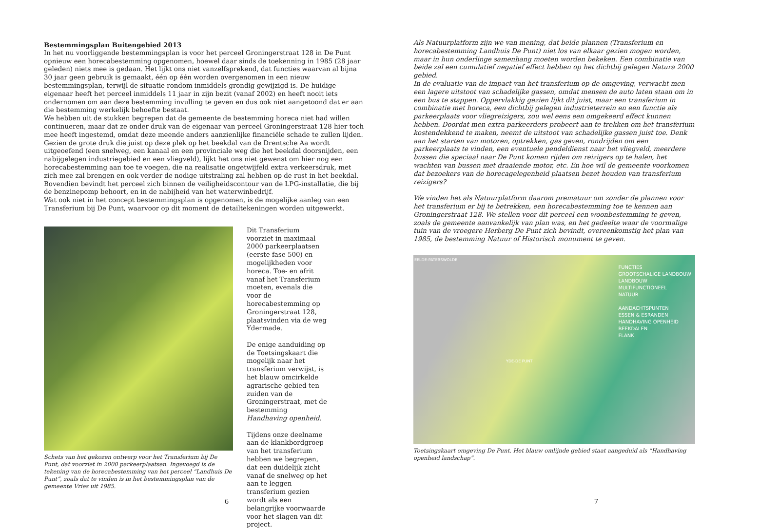Bestemmingsplan Buitengebied 2013
In het nu voorliggende bestemmingsplan is voor het perceel Groningerstraat 128 in De Punt opnieuw een horecabestemming opgenomen, hoewel daar sinds de toekenning in 1985 (28 jaar geleden) niets mee is gedaan. Het lijkt ons niet vanzelfsprekend, dat functies waarvan al bijna 30 jaar geen gebruik is gemaakt, één op één worden overgenomen in een nieuw bestemmingsplan, terwijl de situatie rondom inmiddels grondig gewijzigd is. De huidige eigenaar heeft het perceel inmiddels 11 jaar in zijn bezit (vanaf 2002) en heeft nooit iets ondernomen om aan deze bestemming invulling te geven en dus ook niet aangetoond dat er aan die bestemming werkelijk behoefte bestaat.
We hebben uit de stukken begrepen dat de gemeente de bestemming horeca niet had willen continueren, maar dat ze onder druk van de eigenaar van perceel Groningerstraat 128 hier toch mee heeft ingestemd, omdat deze meende anders aanzienlijke financiële schade te zullen lijden. Gezien de grote druk die juist op deze plek op het beekdal van de Drentsche Aa wordt uitgeoefend (een snelweg, een kanaal en een provinciale weg die het beekdal doorsnijden, een nabijgelegen industriegebied en een vliegveld), lijkt het ons niet gewenst om hier nog een horecabestemming aan toe te voegen, die na realisatie ongetwijfeld extra verkeersdruk, met zich mee zal brengen en ook verder de nodige uitstraling zal hebben op de rust in het beekdal. Bovendien bevindt het perceel zich binnen de veiligheidscontour van de LPG-installatie, die bij de benzinepomp behoort, en in de nabijheid van het waterwinbedrijf.
Wat ook niet in het concept bestemmingsplan is opgenomen, is de mogelijke aanleg van een Transferium bij De Punt, waarvoor op dit moment de detailtekeningen worden uitgewerkt.
Schets van het gekozen ontwerp voor het Transferium bij De Punt, dat voorziet in 2000 parkeerplaatsen. Ingevoegd is de tekening van de horecabestemming van het perceel “Landhuis De Punt”, zoals dat te vinden is in het bestemmingsplan van de gemeente Vries uit 1985.
Dit Transferium voorziet in maximaal 2000 parkeerplaatsen (eerste fase 500) en mogelijkheden voor horeca. Toe- en afrit vanaf het Transferium moeten, evenals die voor de horecabestemming op Groningerstraat 128, plaatsvinden via de weg Ydermade.
De enige aanduiding op de Toetsingskaart die mogelijk naar het transferium verwijst, is het blauw omcirkelde agrarische gebied ten zuiden van de Groningerstraat, met de bestemming Handhaving openheid.
Tijdens onze deelname aan de klankbordgroep van het transferium hebben we begrepen, dat een duidelijk zicht vanaf de snelweg op het aan te leggen transferium gezien wordt als een belangrijke voorwaarde voor het slagen van dit project.
6
Als Natuurplatform zijn we van mening, dat beide plannen (Transferium en horecabestemming Landhuis De Punt) niet los van elkaar gezien mogen worden, maar in hun onderlinge samenhang moeten worden bekeken. Een combinatie van beide zal een cumulatief negatief effect hebben op het dichtbij gelegen Natura 2000 gebied.
In de evaluatie van de impact van het transferium op de omgeving, verwacht men een lagere uitstoot van schadelijke gassen, omdat mensen de auto laten staan om in een bus te stappen. Oppervlakkig gezien lijkt dit juist, maar een transferium in combinatie met horeca, een dichtbij gelegen industrieterrein en een functie als parkeerplaats voor vliegreizigers, zou wel eens een omgekeerd effect kunnen hebben. Doordat men extra parkeerders probeert aan te trekken om het transferium kostendekkend te maken, neemt de uitstoot van schadelijke gassen juist toe. Denk aan het starten van motoren, optrekken, gas geven, rondrijden om een parkeerplaats te vinden, een eventuele pendeldienst naar het vliegveld, meerdere bussen die speciaal naar De Punt komen rijden om reizigers op te halen, het wachten van bussen met draaiende motor, etc. En hoe wil de gemeente voorkomen dat bezoekers van de horecagelegenheid plaatsen bezet houden van transferium reizigers?
We vinden het als Natuurplatform daarom prematuur om zonder de plannen voor het transferium er bij te betrekken, een horecabestemming toe te kennen aan Groningerstraat 128. We stellen voor dit perceel een woonbestemming te geven, zoals de gemeente aanvankelijk van plan was, en het gedeelte waar de voormalige tuin van de vroegere Herberg De Punt zich bevindt, overeenkomstig het plan van 1985, de bestemming Natuur of Historisch monument te geven.
EELDE-PATERSWOLDE
YDE-DE PUNT
FUNCTIES
GROOTSCHALIGE LANDBOUW
LANDBOUW
MULTIFUNCTIONEEL
NATUUR
AANDACHTSPUNTEN
ESSEN & ESRANDEN
HANDHAVING OPENHEID
BEEKDALEN
FLANK
Toetsingskaart omgeving De Punt. Het blauw omlijnde gebied staat aangeduid als “Handhaving openheid landschap”.
7